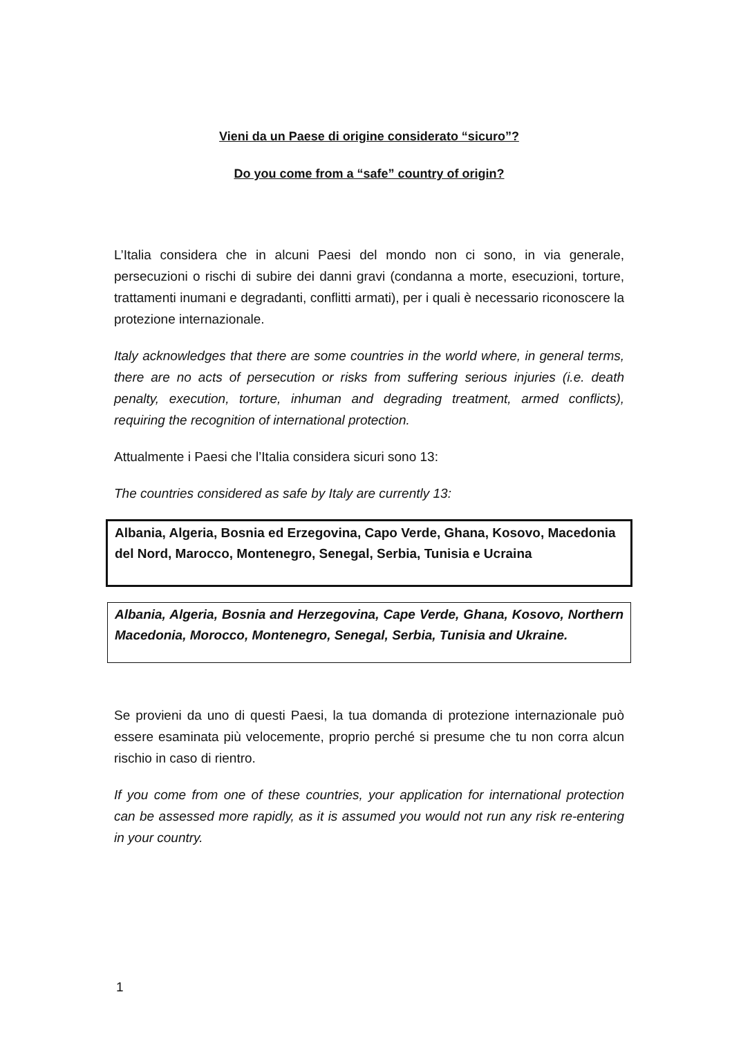Vieni da un Paese di origine considerato “sicuro”?
Do you come from a “safe” country of origin?
L’Italia considera che in alcuni Paesi del mondo non ci sono, in via generale, persecuzioni o rischi di subire dei danni gravi (condanna a morte, esecuzioni, torture, trattamenti inumani e degradanti, conflitti armati), per i quali è necessario riconoscere la protezione internazionale.
Italy acknowledges that there are some countries in the world where, in general terms, there are no acts of persecution or risks from suffering serious injuries (i.e. death penalty, execution, torture, inhuman and degrading treatment, armed conflicts), requiring the recognition of international protection.
Attualmente i Paesi che l’Italia considera sicuri sono 13:
The countries considered as safe by Italy are currently 13:
Albania, Algeria, Bosnia ed Erzegovina, Capo Verde, Ghana, Kosovo, Macedonia del Nord, Marocco, Montenegro, Senegal, Serbia, Tunisia e Ucraina
Albania, Algeria, Bosnia and Herzegovina, Cape Verde, Ghana, Kosovo, Northern Macedonia, Morocco, Montenegro, Senegal, Serbia, Tunisia and Ukraine.
Se provieni da uno di questi Paesi, la tua domanda di protezione internazionale può essere esaminata più velocemente, proprio perché si presume che tu non corra alcun rischio in caso di rientro.
If you come from one of these countries, your application for international protection can be assessed more rapidly, as it is assumed you would not run any risk re-entering in your country.
1